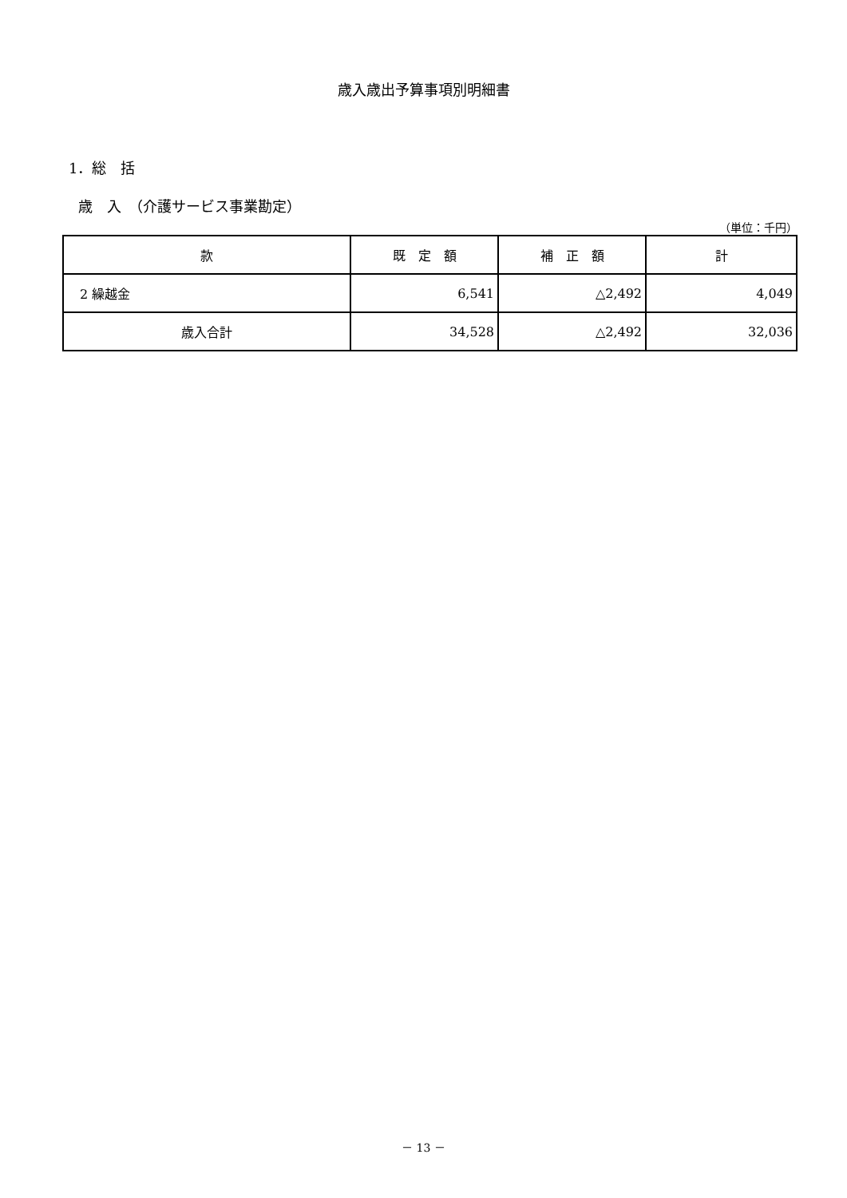歳入歳出予算事項別明細書
1．総　括
歳　入　（介護サービス事業勘定）
（単位：千円）
| 款 | 既 定 額 | 補 正 額 | 計 |
| --- | --- | --- | --- |
| 2 繰越金 | 6,541 | △2,492 | 4,049 |
| 歳入合計 | 34,528 | △2,492 | 32,036 |
－ 13 －